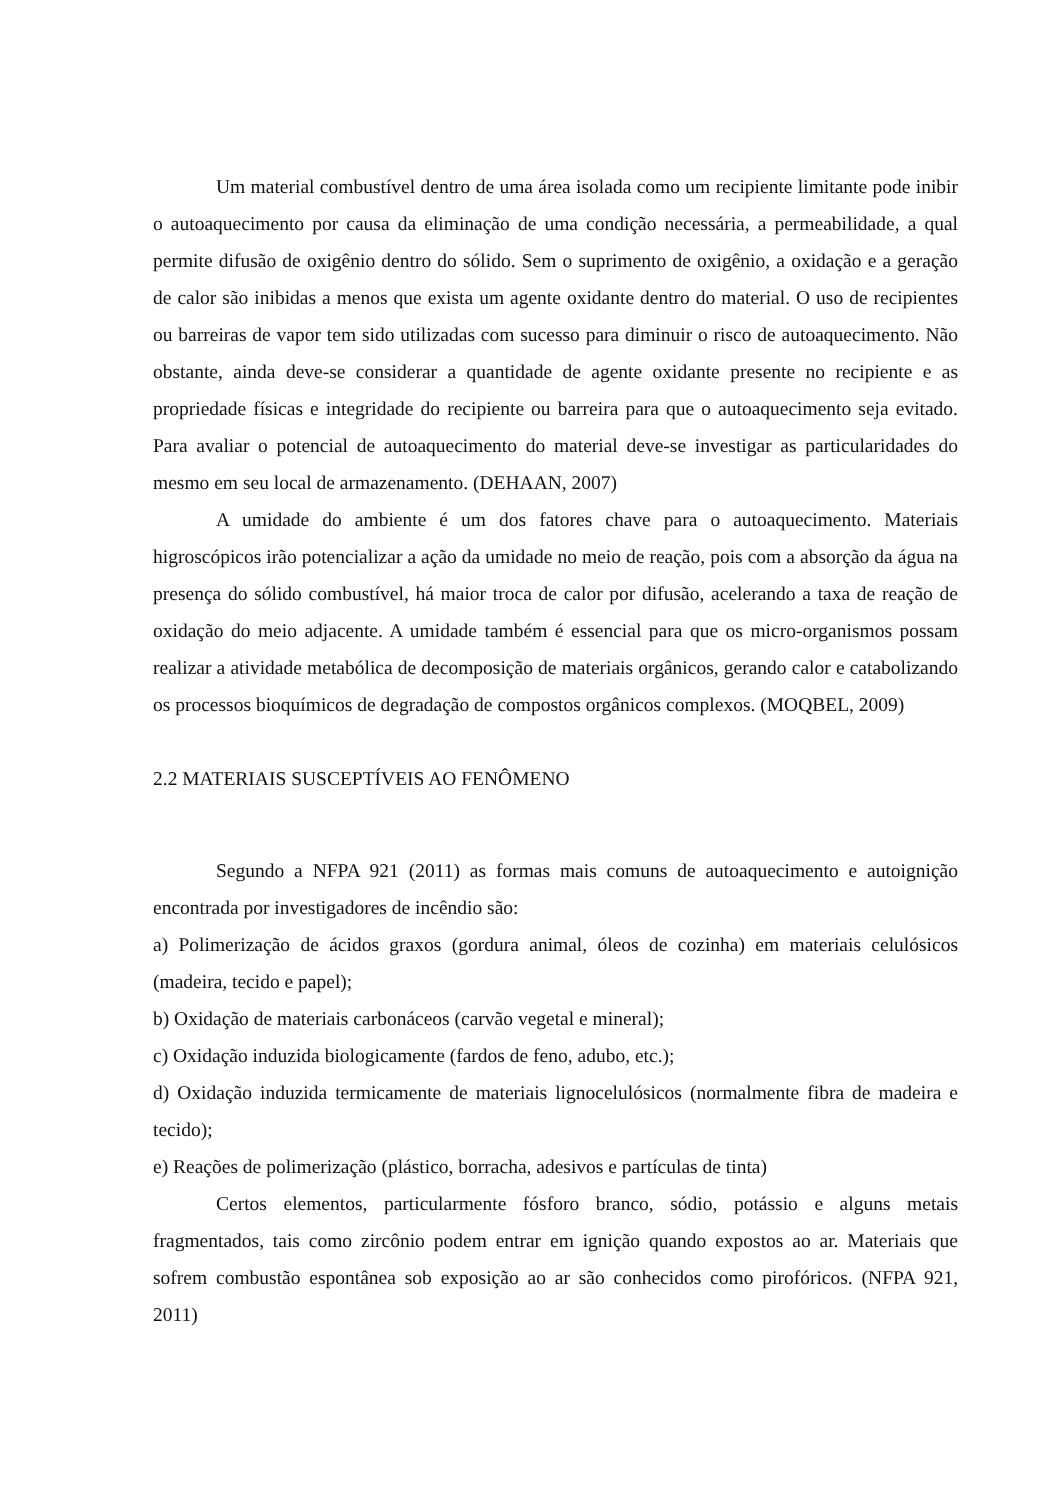Um material combustível dentro de uma área isolada como um recipiente limitante pode inibir o autoaquecimento por causa da eliminação de uma condição necessária, a permeabilidade, a qual permite difusão de oxigênio dentro do sólido. Sem o suprimento de oxigênio, a oxidação e a geração de calor são inibidas a menos que exista um agente oxidante dentro do material. O uso de recipientes ou barreiras de vapor tem sido utilizadas com sucesso para diminuir o risco de autoaquecimento. Não obstante, ainda deve-se considerar a quantidade de agente oxidante presente no recipiente e as propriedade físicas e integridade do recipiente ou barreira para que o autoaquecimento seja evitado. Para avaliar o potencial de autoaquecimento do material deve-se investigar as particularidades do mesmo em seu local de armazenamento. (DEHAAN, 2007)
A umidade do ambiente é um dos fatores chave para o autoaquecimento. Materiais higroscópicos irão potencializar a ação da umidade no meio de reação, pois com a absorção da água na presença do sólido combustível, há maior troca de calor por difusão, acelerando a taxa de reação de oxidação do meio adjacente. A umidade também é essencial para que os micro-organismos possam realizar a atividade metabólica de decomposição de materiais orgânicos, gerando calor e catabolizando os processos bioquímicos de degradação de compostos orgânicos complexos. (MOQBEL, 2009)
2.2 MATERIAIS SUSCEPTÍVEIS AO FENÔMENO
Segundo a NFPA 921 (2011) as formas mais comuns de autoaquecimento e autoignição encontrada por investigadores de incêndio são:
a) Polimerização de ácidos graxos (gordura animal, óleos de cozinha) em materiais celulósicos (madeira, tecido e papel);
b) Oxidação de materiais carbonáceos (carvão vegetal e mineral);
c) Oxidação induzida biologicamente (fardos de feno, adubo, etc.);
d) Oxidação induzida termicamente de materiais lignocelulósicos (normalmente fibra de madeira e tecido);
e) Reações de polimerização (plástico, borracha, adesivos e partículas de tinta)
Certos elementos, particularmente fósforo branco, sódio, potássio e alguns metais fragmentados, tais como zircônio podem entrar em ignição quando expostos ao ar. Materiais que sofrem combustão espontânea sob exposição ao ar são conhecidos como pirofóricos. (NFPA 921, 2011)